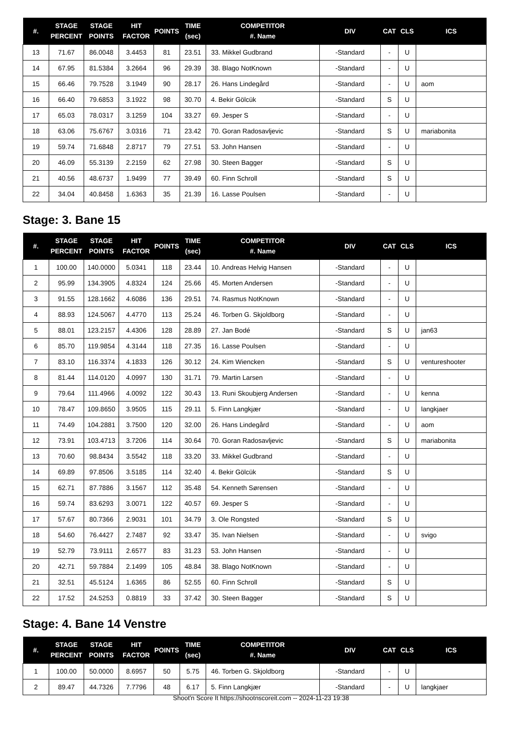| #. | STAGE PERCENT | STAGE POINTS | HIT FACTOR | POINTS | TIME (sec) | COMPETITOR #. Name | DIV | CAT | CLS | ICS |
| --- | --- | --- | --- | --- | --- | --- | --- | --- | --- | --- |
| 13 | 71.67 | 86.0048 | 3.4453 | 81 | 23.51 | 33. Mikkel Gudbrand | -Standard | - | U | |
| 14 | 67.95 | 81.5384 | 3.2664 | 96 | 29.39 | 38. Blago NotKnown | -Standard | - | U | |
| 15 | 66.46 | 79.7528 | 3.1949 | 90 | 28.17 | 26. Hans Lindegård | -Standard | - | U | aom |
| 16 | 66.40 | 79.6853 | 3.1922 | 98 | 30.70 | 4. Bekir Gölcük | -Standard | S | U | |
| 17 | 65.03 | 78.0317 | 3.1259 | 104 | 33.27 | 69. Jesper S | -Standard | - | U | |
| 18 | 63.06 | 75.6767 | 3.0316 | 71 | 23.42 | 70. Goran Radosavljevic | -Standard | S | U | mariabonita |
| 19 | 59.74 | 71.6848 | 2.8717 | 79 | 27.51 | 53. John Hansen | -Standard | - | U | |
| 20 | 46.09 | 55.3139 | 2.2159 | 62 | 27.98 | 30. Steen Bagger | -Standard | S | U | |
| 21 | 40.56 | 48.6737 | 1.9499 | 77 | 39.49 | 60. Finn Schroll | -Standard | S | U | |
| 22 | 34.04 | 40.8458 | 1.6363 | 35 | 21.39 | 16. Lasse Poulsen | -Standard | - | U | |
Stage: 3. Bane 15
| #. | STAGE PERCENT | STAGE POINTS | HIT FACTOR | POINTS | TIME (sec) | COMPETITOR #. Name | DIV | CAT | CLS | ICS |
| --- | --- | --- | --- | --- | --- | --- | --- | --- | --- | --- |
| 1 | 100.00 | 140.0000 | 5.0341 | 118 | 23.44 | 10. Andreas Helvig Hansen | -Standard | - | U | |
| 2 | 95.99 | 134.3905 | 4.8324 | 124 | 25.66 | 45. Morten Andersen | -Standard | - | U | |
| 3 | 91.55 | 128.1662 | 4.6086 | 136 | 29.51 | 74. Rasmus NotKnown | -Standard | - | U | |
| 4 | 88.93 | 124.5067 | 4.4770 | 113 | 25.24 | 46. Torben G. Skjoldborg | -Standard | - | U | |
| 5 | 88.01 | 123.2157 | 4.4306 | 128 | 28.89 | 27. Jan Bodé | -Standard | S | U | jan63 |
| 6 | 85.70 | 119.9854 | 4.3144 | 118 | 27.35 | 16. Lasse Poulsen | -Standard | - | U | |
| 7 | 83.10 | 116.3374 | 4.1833 | 126 | 30.12 | 24. Kim Wiencken | -Standard | S | U | ventureshooter |
| 8 | 81.44 | 114.0120 | 4.0997 | 130 | 31.71 | 79. Martin Larsen | -Standard | - | U | |
| 9 | 79.64 | 111.4966 | 4.0092 | 122 | 30.43 | 13. Runi Skoubjerg Andersen | -Standard | - | U | kenna |
| 10 | 78.47 | 109.8650 | 3.9505 | 115 | 29.11 | 5. Finn Langkjær | -Standard | - | U | langkjaer |
| 11 | 74.49 | 104.2881 | 3.7500 | 120 | 32.00 | 26. Hans Lindegård | -Standard | - | U | aom |
| 12 | 73.91 | 103.4713 | 3.7206 | 114 | 30.64 | 70. Goran Radosavljevic | -Standard | S | U | mariabonita |
| 13 | 70.60 | 98.8434 | 3.5542 | 118 | 33.20 | 33. Mikkel Gudbrand | -Standard | - | U | |
| 14 | 69.89 | 97.8506 | 3.5185 | 114 | 32.40 | 4. Bekir Gölcük | -Standard | S | U | |
| 15 | 62.71 | 87.7886 | 3.1567 | 112 | 35.48 | 54. Kenneth Sørensen | -Standard | - | U | |
| 16 | 59.74 | 83.6293 | 3.0071 | 122 | 40.57 | 69. Jesper S | -Standard | - | U | |
| 17 | 57.67 | 80.7366 | 2.9031 | 101 | 34.79 | 3. Ole Rongsted | -Standard | S | U | |
| 18 | 54.60 | 76.4427 | 2.7487 | 92 | 33.47 | 35. Ivan Nielsen | -Standard | - | U | svigo |
| 19 | 52.79 | 73.9111 | 2.6577 | 83 | 31.23 | 53. John Hansen | -Standard | - | U | |
| 20 | 42.71 | 59.7884 | 2.1499 | 105 | 48.84 | 38. Blago NotKnown | -Standard | - | U | |
| 21 | 32.51 | 45.5124 | 1.6365 | 86 | 52.55 | 60. Finn Schroll | -Standard | S | U | |
| 22 | 17.52 | 24.5253 | 0.8819 | 33 | 37.42 | 30. Steen Bagger | -Standard | S | U | |
Stage: 4. Bane 14 Venstre
| #. | STAGE PERCENT | STAGE POINTS | HIT FACTOR | POINTS | TIME (sec) | COMPETITOR #. Name | DIV | CAT | CLS | ICS |
| --- | --- | --- | --- | --- | --- | --- | --- | --- | --- | --- |
| 1 | 100.00 | 50.0000 | 8.6957 | 50 | 5.75 | 46. Torben G. Skjoldborg | -Standard | - | U | |
| 2 | 89.47 | 44.7326 | 7.7796 | 48 | 6.17 | 5. Finn Langkjær | -Standard | - | U | langkjaer |
Shoot'n Score It https://shootnscoreit.com -- 2024-11-23 19:38